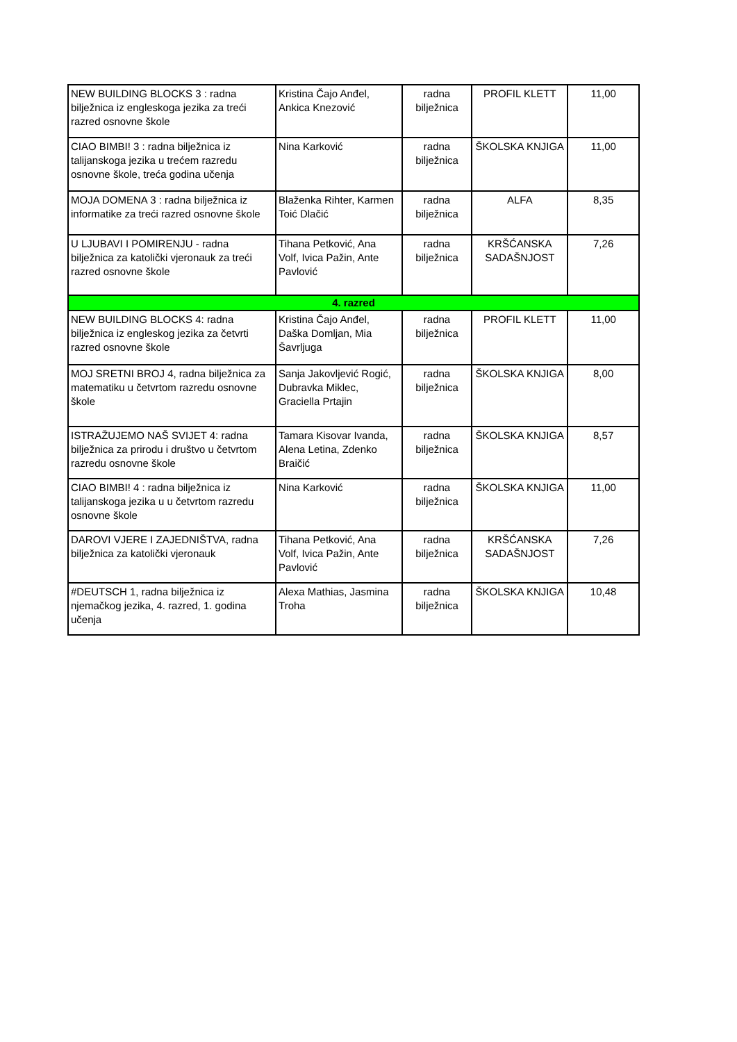| NEW BUILDING BLOCKS 3 : radna bilježnica iz engleskoga jezika za treći razred osnovne škole | Kristina Čajo Anđel, Ankica Knezović | radna bilježnica | PROFIL KLETT | 11,00 |
| CIAO BIMBI! 3 : radna bilježnica iz talijanskoga jezika u trećem razredu osnovne škole, treća godina učenja | Nina Karković | radna bilježnica | ŠKOLSKA KNJIGA | 11,00 |
| MOJA DOMENA 3 : radna bilježnica iz informatike za treći razred osnovne škole | Blaženka Rihter, Karmen Toić Dlačić | radna bilježnica | ALFA | 8,35 |
| U LJUBAVI I POMIRENJU - radna bilježnica za katolički vjeronauk za treći razred osnovne škole | Tihana Petković, Ana Volf, Ivica Pažin, Ante Pavlović | radna bilježnica | KRŠĆANSKA SADAŠNJOST | 7,26 |
| 4. razred | | | | |
| NEW BUILDING BLOCKS 4: radna bilježnica iz engleskog jezika za četvrti razred osnovne škole | Kristina Čajo Anđel, Daška Domljan, Mia Šavrljuga | radna bilježnica | PROFIL KLETT | 11,00 |
| MOJ SRETNI BROJ 4, radna bilježnica za matematiku u četvrtom razredu osnovne škole | Sanja Jakovljević Rogić, Dubravka Miklec, Graciella Prtajin | radna bilježnica | ŠKOLSKA KNJIGA | 8,00 |
| ISTRAŽUJEMO NAŠ SVIJET 4: radna bilježnica za prirodu i društvo u četvrtom razredu osnovne škole | Tamara Kisovar Ivanda, Alena Letina, Zdenko Braičić | radna bilježnica | ŠKOLSKA KNJIGA | 8,57 |
| CIAO BIMBI! 4 : radna bilježnica iz talijanskoga jezika u u četvrtom razredu osnovne škole | Nina Karković | radna bilježnica | ŠKOLSKA KNJIGA | 11,00 |
| DAROVI VJERE I ZAJEDNIŠTVA, radna bilježnica za katolički vjeronauk | Tihana Petković, Ana Volf, Ivica Pažin, Ante Pavlović | radna bilježnica | KRŠĆANSKA SADAŠNJOST | 7,26 |
| #DEUTSCH 1, radna bilježnica iz njemačkog jezika, 4. razred, 1. godina učenja | Alexa Mathias, Jasmina Troha | radna bilježnica | ŠKOLSKA KNJIGA | 10,48 |